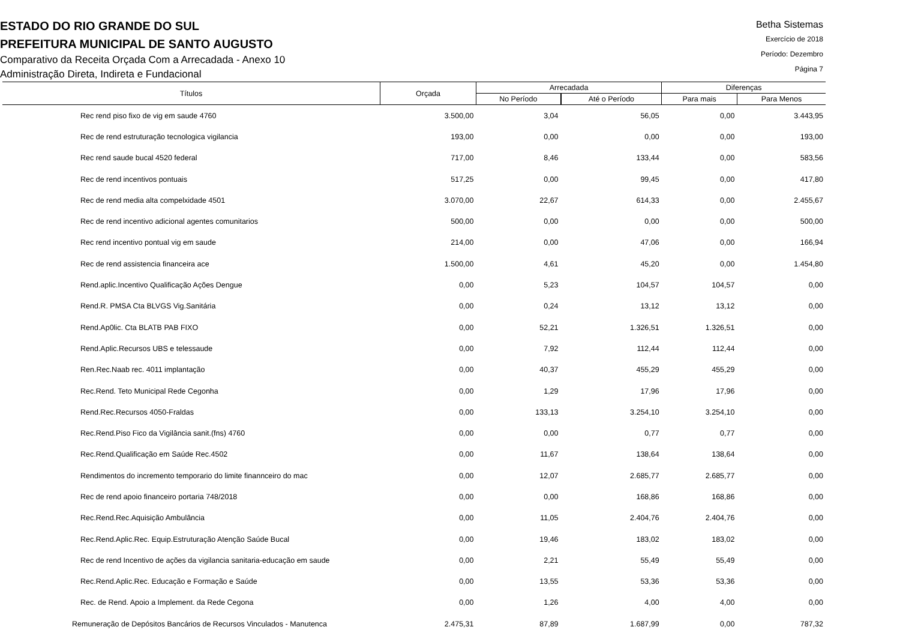ESTADO DO RIO GRANDE DO SUL
PREFEITURA MUNICIPAL DE SANTO AUGUSTO
Comparativo da Receita Orçada Com a Arrecadada - Anexo 10
Administração Direta, Indireta e Fundacional
Betha Sistemas
Exercício de 2018
Período: Dezembro
Página 7
| Títulos | Orçada | Arrecadada | | Diferenças | |
| --- | --- | --- | --- | --- | --- |
| | | No Período | Até o Período | Para mais | Para Menos |
| Rec rend piso fixo de vig em saude 4760 | 3.500,00 | 3,04 | 56,05 | 0,00 | 3.443,95 |
| Rec de rend estruturação tecnologica vigilancia | 193,00 | 0,00 | 0,00 | 0,00 | 193,00 |
| Rec rend saude bucal 4520 federal | 717,00 | 8,46 | 133,44 | 0,00 | 583,56 |
| Rec de rend incentivos pontuais | 517,25 | 0,00 | 99,45 | 0,00 | 417,80 |
| Rec de rend media alta compelxidade 4501 | 3.070,00 | 22,67 | 614,33 | 0,00 | 2.455,67 |
| Rec de rend incentivo adicional agentes comunitarios | 500,00 | 0,00 | 0,00 | 0,00 | 500,00 |
| Rec rend incentivo pontual vig em saude | 214,00 | 0,00 | 47,06 | 0,00 | 166,94 |
| Rec de rend assistencia financeira ace | 1.500,00 | 4,61 | 45,20 | 0,00 | 1.454,80 |
| Rend.aplic.Incentivo Qualificação Ações Dengue | 0,00 | 5,23 | 104,57 | 104,57 | 0,00 |
| Rend.R. PMSA Cta BLVGS Vig.Sanitária | 0,00 | 0,24 | 13,12 | 13,12 | 0,00 |
| Rend.Ap0lic. Cta BLATB PAB FIXO | 0,00 | 52,21 | 1.326,51 | 1.326,51 | 0,00 |
| Rend.Aplic.Recursos UBS e telessaude | 0,00 | 7,92 | 112,44 | 112,44 | 0,00 |
| Ren.Rec.Naab rec. 4011 implantação | 0,00 | 40,37 | 455,29 | 455,29 | 0,00 |
| Rec.Rend. Teto Municipal Rede Cegonha | 0,00 | 1,29 | 17,96 | 17,96 | 0,00 |
| Rend.Rec.Recursos 4050-Fraldas | 0,00 | 133,13 | 3.254,10 | 3.254,10 | 0,00 |
| Rec.Rend.Piso Fico da Vigilância sanit.(fns) 4760 | 0,00 | 0,00 | 0,77 | 0,77 | 0,00 |
| Rec.Rend.Qualificação em Saúde Rec.4502 | 0,00 | 11,67 | 138,64 | 138,64 | 0,00 |
| Rendimentos do incremento temporario do limite finannceiro do mac | 0,00 | 12,07 | 2.685,77 | 2.685,77 | 0,00 |
| Rec de rend apoio financeiro portaria 748/2018 | 0,00 | 0,00 | 168,86 | 168,86 | 0,00 |
| Rec.Rend.Rec.Aquisição Ambulância | 0,00 | 11,05 | 2.404,76 | 2.404,76 | 0,00 |
| Rec.Rend.Aplic.Rec. Equip.Estruturação Atenção Saúde Bucal | 0,00 | 19,46 | 183,02 | 183,02 | 0,00 |
| Rec de rend Incentivo de ações da vigilancia sanitaria-educação em saude | 0,00 | 2,21 | 55,49 | 55,49 | 0,00 |
| Rec.Rend.Aplic.Rec. Educação e Formação e Saúde | 0,00 | 13,55 | 53,36 | 53,36 | 0,00 |
| Rec. de Rend. Apoio a Implement. da Rede Cegona | 0,00 | 1,26 | 4,00 | 4,00 | 0,00 |
| Remuneração de Depósitos Bancários de Recursos Vinculados - Manutenca | 2.475,31 | 87,89 | 1.687,99 | 0,00 | 787,32 |